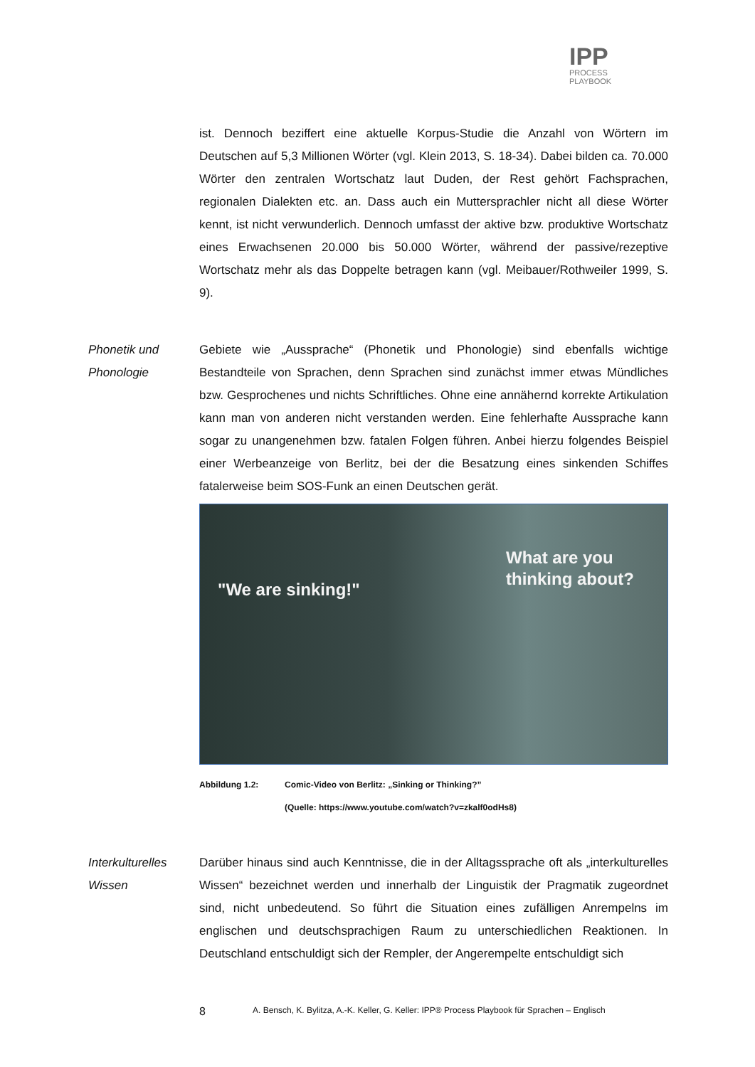IPP
PROCESS
PLAYBOOK
ist. Dennoch beziffert eine aktuelle Korpus-Studie die Anzahl von Wörtern im Deutschen auf 5,3 Millionen Wörter (vgl. Klein 2013, S. 18-34). Dabei bilden ca. 70.000 Wörter den zentralen Wortschatz laut Duden, der Rest gehört Fachsprachen, regionalen Dialekten etc. an. Dass auch ein Muttersprachler nicht all diese Wörter kennt, ist nicht verwunderlich. Dennoch umfasst der aktive bzw. produktive Wortschatz eines Erwachsenen 20.000 bis 50.000 Wörter, während der passive/rezeptive Wortschatz mehr als das Doppelte betragen kann (vgl. Meibauer/Rothweiler 1999, S. 9).
Phonetik und Phonologie
Gebiete wie „Aussprache“ (Phonetik und Phonologie) sind ebenfalls wichtige Bestandteile von Sprachen, denn Sprachen sind zunächst immer etwas Mündliches bzw. Gesprochenes und nichts Schriftliches. Ohne eine annähernd korrekte Artikulation kann man von anderen nicht verstanden werden. Eine fehlerhafte Aussprache kann sogar zu unangenehmen bzw. fatalen Folgen führen. Anbei hierzu folgendes Beispiel einer Werbeanzeige von Berlitz, bei der die Besatzung eines sinkenden Schiffes fatalerweise beim SOS-Funk an einen Deutschen gerät.
"We are sinking!"
What are you
thinking about?
Abbildung 1.2: Comic-Video von Berlitz: „Sinking or Thinking?”
(Quelle: https://www.youtube.com/watch?v=zkalf0odHs8)
Interkulturelles Wissen
Darüber hinaus sind auch Kenntnisse, die in der Alltagssprache oft als „interkulturelles Wissen“ bezeichnet werden und innerhalb der Linguistik der Pragmatik zugeordnet sind, nicht unbedeutend. So führt die Situation eines zufälligen Anrempelns im englischen und deutschsprachigen Raum zu unterschiedlichen Reaktionen. In Deutschland entschuldigt sich der Rempler, der Angerempelte entschuldigt sich
8
A. Bensch, K. Bylitza, A.-K. Keller, G. Keller: IPP® Process Playbook für Sprachen – Englisch